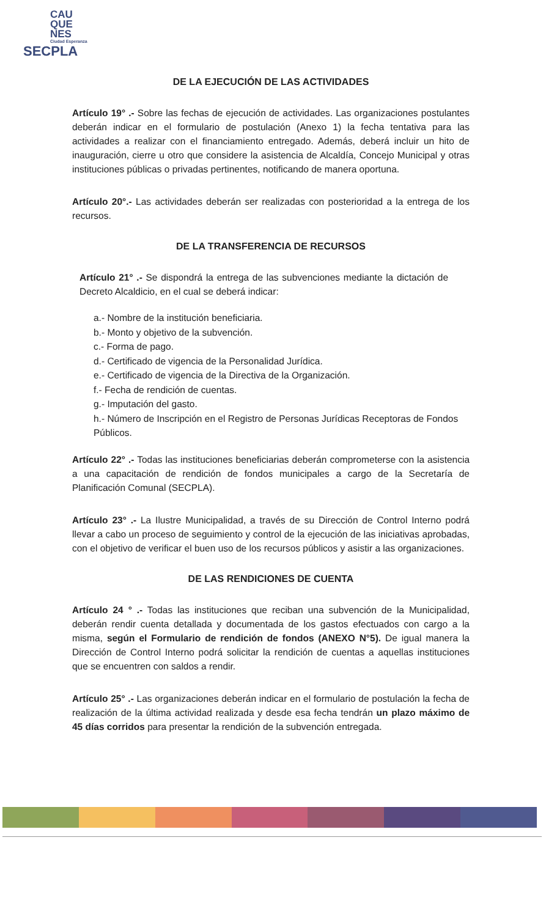CAU
QUE
NES
Ciudad Esperanza
SECPLA
DE LA EJECUCIÓN DE LAS ACTIVIDADES
Artículo 19° .- Sobre las fechas de ejecución de actividades. Las organizaciones postulantes deberán indicar en el formulario de postulación (Anexo 1) la fecha tentativa para las actividades a realizar con el financiamiento entregado. Además, deberá incluir un hito de inauguración, cierre u otro que considere la asistencia de Alcaldía, Concejo Municipal y otras instituciones públicas o privadas pertinentes, notificando de manera oportuna.
Artículo 20°.- Las actividades deberán ser realizadas con posterioridad a la entrega de los recursos.
DE LA TRANSFERENCIA DE RECURSOS
Artículo 21° .- Se dispondrá la entrega de las subvenciones mediante la dictación de Decreto Alcaldicio, en el cual se deberá indicar:
a.- Nombre de la institución beneficiaria.
b.- Monto y objetivo de la subvención.
c.- Forma de pago.
d.- Certificado de vigencia de la Personalidad Jurídica.
e.- Certificado de vigencia de la Directiva de la Organización.
f.- Fecha de rendición de cuentas.
g.- Imputación del gasto.
h.- Número de Inscripción en el Registro de Personas Jurídicas Receptoras de Fondos Públicos.
Artículo 22° .- Todas las instituciones beneficiarias deberán comprometerse con la asistencia a una capacitación de rendición de fondos municipales a cargo de la Secretaría de Planificación Comunal (SECPLA).
Artículo 23° .- La Ilustre Municipalidad, a través de su Dirección de Control Interno podrá llevar a cabo un proceso de seguimiento y control de la ejecución de las iniciativas aprobadas, con el objetivo de verificar el buen uso de los recursos públicos y asistir a las organizaciones.
DE LAS RENDICIONES DE CUENTA
Artículo 24 ° .- Todas las instituciones que reciban una subvención de la Municipalidad, deberán rendir cuenta detallada y documentada de los gastos efectuados con cargo a la misma, según el Formulario de rendición de fondos (ANEXO N°5). De igual manera la Dirección de Control Interno podrá solicitar la rendición de cuentas a aquellas instituciones que se encuentren con saldos a rendir.
Artículo 25° .- Las organizaciones deberán indicar en el formulario de postulación la fecha de realización de la última actividad realizada y desde esa fecha tendrán un plazo máximo de 45 días corridos para presentar la rendición de la subvención entregada.